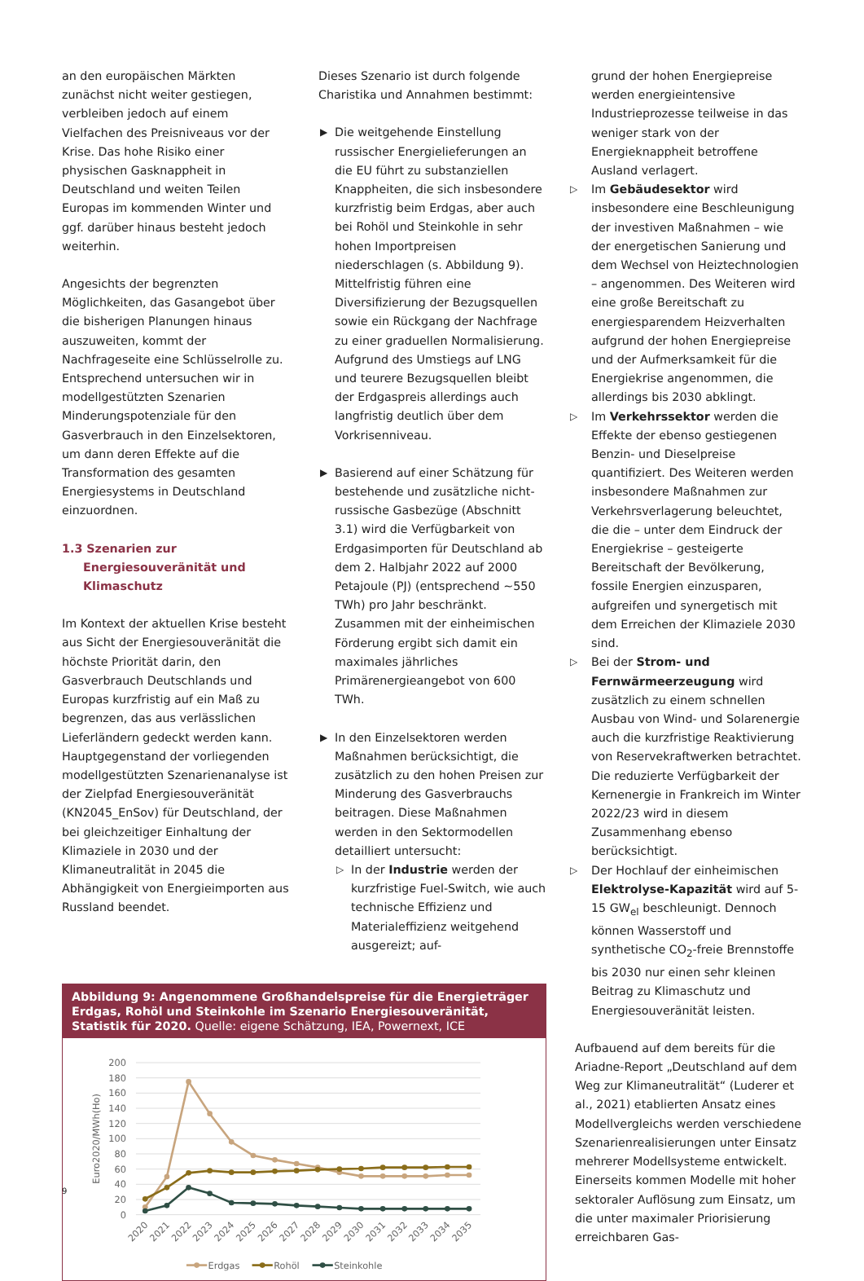an den europäischen Märkten zunächst nicht weiter gestiegen, verbleiben jedoch auf einem Vielfachen des Preisniveaus vor der Krise. Das hohe Risiko einer physischen Gasknappheit in Deutschland und weiten Teilen Europas im kommenden Winter und ggf. darüber hinaus besteht jedoch weiterhin.
Angesichts der begrenzten Möglichkeiten, das Gasangebot über die bisherigen Planungen hinaus auszuweiten, kommt der Nachfrageseite eine Schlüsselrolle zu. Entsprechend untersuchen wir in modellgestützten Szenarien Minderungspotenziale für den Gasverbrauch in den Einzelsektoren, um dann deren Effekte auf die Transformation des gesamten Energiesystems in Deutschland einzuordnen.
1.3 Szenarien zur Energiesouveränität und Klimaschutz
Im Kontext der aktuellen Krise besteht aus Sicht der Energiesouveränität die höchste Priorität darin, den Gasverbrauch Deutschlands und Europas kurzfristig auf ein Maß zu begrenzen, das aus verlässlichen Lieferländern gedeckt werden kann. Hauptgegenstand der vorliegenden modellgestützten Szenarienanalyse ist der Zielpfad Energiesouveränität (KN2045_EnSov) für Deutschland, der bei gleichzeitiger Einhaltung der Klimaziele in 2030 und der Klimaneutralität in 2045 die Abhängigkeit von Energieimporten aus Russland beendet.
Dieses Szenario ist durch folgende Charistika und Annahmen bestimmt:
▶ Die weitgehende Einstellung russischer Energielieferungen an die EU führt zu substanziellen Knappheiten, die sich insbesondere kurzfristig beim Erdgas, aber auch bei Rohöl und Steinkohle in sehr hohen Importpreisen niederschlagen (s. Abbildung 9). Mittelfristig führen eine Diversifizierung der Bezugsquellen sowie ein Rückgang der Nachfrage zu einer graduellen Normalisierung. Aufgrund des Umstiegs auf LNG und teurere Bezugsquellen bleibt der Erdgaspreis allerdings auch langfristig deutlich über dem Vorkrisenniveau.
▶ Basierend auf einer Schätzung für bestehende und zusätzliche nicht-russische Gasbezüge (Abschnitt 3.1) wird die Verfügbarkeit von Erdgasimporten für Deutschland ab dem 2. Halbjahr 2022 auf 2000 Petajoule (PJ) (entsprechend ~550 TWh) pro Jahr beschränkt. Zusammen mit der einheimischen Förderung ergibt sich damit ein maximales jährliches Primärenergieangebot von 600 TWh.
▶ In den Einzelsektoren werden Maßnahmen berücksichtigt, die zusätzlich zu den hohen Preisen zur Minderung des Gasverbrauchs beitragen. Diese Maßnahmen werden in den Sektormodellen detailliert untersucht:
▷ In der Industrie werden der kurzfristige Fuel-Switch, wie auch technische Effizienz und Materialeffizienz weitgehend ausgereizt; auf-
Abbildung 9: Angenommene Großhandelspreise für die Energieträger Erdgas, Rohöl und Steinkohle im Szenario Energiesouveränität, Statistik für 2020. Quelle: eigene Schätzung, IEA, Powernext, ICE
0
20
40
60
80
100
120
140
160
180
200
Euro2020/MWh(Ho)
2020
2021
2022
2023
2024
2025
2026
2027
2028
2029
2030
2031
2032
2033
2034
2035
Erdgas
Rohöl
Steinkohle
grund der hohen Energiepreise werden energieintensive Industrieprozesse teilweise in das weniger stark von der Energieknappheit betroffene Ausland verlagert.
▷ Im Gebäudesektor wird insbesondere eine Beschleunigung der investiven Maßnahmen – wie der energetischen Sanierung und dem Wechsel von Heiztechnologien – angenommen. Des Weiteren wird eine große Bereitschaft zu energiesparendem Heizverhalten aufgrund der hohen Energiepreise und der Aufmerksamkeit für die Energiekrise angenommen, die allerdings bis 2030 abklingt.
▷ Im Verkehrssektor werden die Effekte der ebenso gestiegenen Benzin- und Dieselpreise quantifiziert. Des Weiteren werden insbesondere Maßnahmen zur Verkehrsverlagerung beleuchtet, die die – unter dem Eindruck der Energiekrise – gesteigerte Bereitschaft der Bevölkerung, fossile Energien einzusparen, aufgreifen und synergetisch mit dem Erreichen der Klimaziele 2030 sind.
▷ Bei der Strom- und Fernwärmeerzeugung wird zusätzlich zu einem schnellen Ausbau von Wind- und Solarenergie auch die kurzfristige Reaktivierung von Reservekraftwerken betrachtet. Die reduzierte Verfügbarkeit der Kernenergie in Frankreich im Winter 2022/23 wird in diesem Zusammenhang ebenso berücksichtigt.
▷ Der Hochlauf der einheimischen Elektrolyse-Kapazität wird auf 5-15 GW<sub>el</sub> beschleunigt. Dennoch können Wasserstoff und synthetische CO<sub>2</sub>-freie Brennstoffe bis 2030 nur einen sehr kleinen Beitrag zu Klimaschutz und Energiesouveränität leisten.
Aufbauend auf dem bereits für die Ariadne-Report „Deutschland auf dem Weg zur Klimaneutralität“ (Luderer et al., 2021) etablierten Ansatz eines Modellvergleichs werden verschiedene Szenarienrealisierungen unter Einsatz mehrerer Modellsysteme entwickelt. Einerseits kommen Modelle mit hoher sektoraler Auflösung zum Einsatz, um die unter maximaler Priorisierung erreichbaren Gas-
9